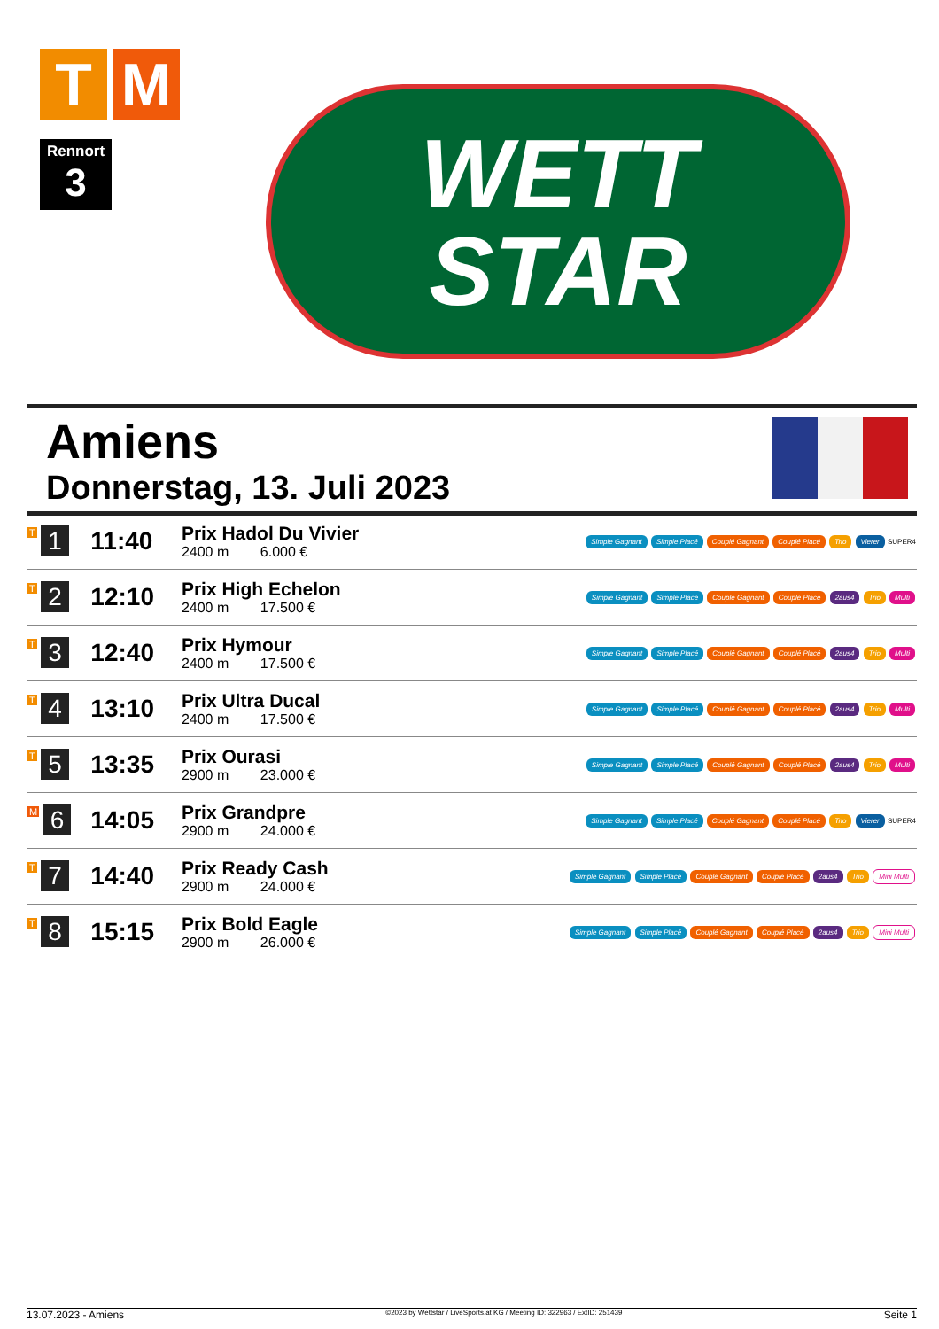T M
Rennort
3
WETT
STAR
Amiens
Donnerstag, 13. Juli 2023
| T 1 | 11:40 | Prix Hadol Du Vivier 2400 m 6.000 € | Simple Gagnant Simple Placé Couplé Gagnant Couplé Placé Trio Vierer SUPER4 |
| T 2 | 12:10 | Prix High Echelon 2400 m 17.500 € | Simple Gagnant Simple Placé Couplé Gagnant Couplé Placé 2aus4 Trio Multi |
| T 3 | 12:40 | Prix Hymour 2400 m 17.500 € | Simple Gagnant Simple Placé Couplé Gagnant Couplé Placé 2aus4 Trio Multi |
| T 4 | 13:10 | Prix Ultra Ducal 2400 m 17.500 € | Simple Gagnant Simple Placé Couplé Gagnant Couplé Placé 2aus4 Trio Multi |
| T 5 | 13:35 | Prix Ourasi 2900 m 23.000 € | Simple Gagnant Simple Placé Couplé Gagnant Couplé Placé 2aus4 Trio Multi |
| M 6 | 14:05 | Prix Grandpre 2900 m 24.000 € | Simple Gagnant Simple Placé Couplé Gagnant Couplé Placé Trio Vierer SUPER4 |
| T 7 | 14:40 | Prix Ready Cash 2900 m 24.000 € | Simple Gagnant Simple Placé Couplé Gagnant Couplé Placé 2aus4 Trio Mini Multi |
| T 8 | 15:15 | Prix Bold Eagle 2900 m 26.000 € | Simple Gagnant Simple Placé Couplé Gagnant Couplé Placé 2aus4 Trio Mini Multi |
13.07.2023 - Amiens ©2023 by Wettstar / LiveSports.at KG / Meeting ID: 322963 / ExtID: 251439 Seite 1